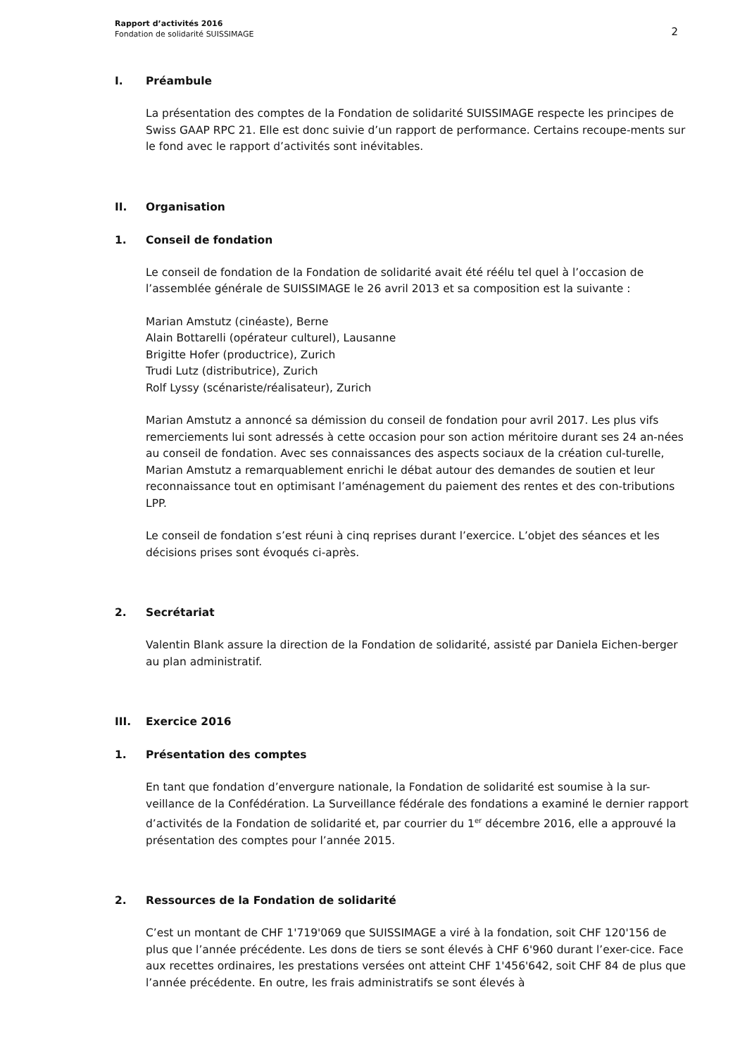Rapport d’activités 2016
Fondation de solidarité SUISSIMAGE
2
I. Préambule
La présentation des comptes de la Fondation de solidarité SUISSIMAGE respecte les principes de Swiss GAAP RPC 21. Elle est donc suivie d’un rapport de performance. Certains recoupe-ments sur le fond avec le rapport d’activités sont inévitables.
II. Organisation
1. Conseil de fondation
Le conseil de fondation de la Fondation de solidarité avait été réélu tel quel à l’occasion de l’assemblée générale de SUISSIMAGE le 26 avril 2013 et sa composition est la suivante :
Marian Amstutz (cinéaste), Berne
Alain Bottarelli (opérateur culturel), Lausanne
Brigitte Hofer (productrice), Zurich
Trudi Lutz (distributrice), Zurich
Rolf Lyssy (scénariste/réalisateur), Zurich
Marian Amstutz a annoncé sa démission du conseil de fondation pour avril 2017. Les plus vifs remerciements lui sont adressés à cette occasion pour son action méritoire durant ses 24 an-nées au conseil de fondation. Avec ses connaissances des aspects sociaux de la création cul-turelle, Marian Amstutz a remarquablement enrichi le débat autour des demandes de soutien et leur reconnaissance tout en optimisant l’aménagement du paiement des rentes et des con-tributions LPP.
Le conseil de fondation s’est réuni à cinq reprises durant l’exercice. L’objet des séances et les décisions prises sont évoqués ci-après.
2. Secrétariat
Valentin Blank assure la direction de la Fondation de solidarité, assisté par Daniela Eichen-berger au plan administratif.
III. Exercice 2016
1. Présentation des comptes
En tant que fondation d’envergure nationale, la Fondation de solidarité est soumise à la sur-veillance de la Confédération. La Surveillance fédérale des fondations a examiné le dernier rapport d’activités de la Fondation de solidarité et, par courrier du 1<sup>er</sup> décembre 2016, elle a approuvé la présentation des comptes pour l’année 2015.
2. Ressources de la Fondation de solidarité
C’est un montant de CHF 1'719'069 que SUISSIMAGE a viré à la fondation, soit CHF 120'156 de plus que l’année précédente. Les dons de tiers se sont élevés à CHF 6'960 durant l’exer-cice. Face aux recettes ordinaires, les prestations versées ont atteint CHF 1'456'642, soit CHF 84 de plus que l’année précédente. En outre, les frais administratifs se sont élevés à